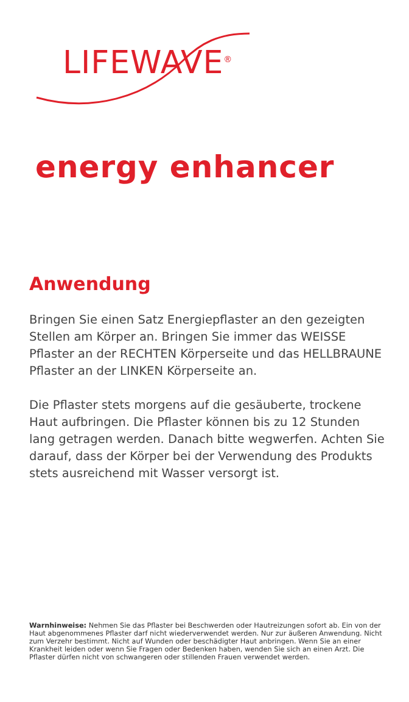LIFEWAVE<sup>®</sup>
energy enhancer
Anwendung
Bringen Sie einen Satz Energiepflaster an den gezeigten Stellen am Körper an. Bringen Sie immer das WEISSE Pflaster an der RECHTEN Körperseite und das HELLBRAUNE Pflaster an der LINKEN Körperseite an.
Die Pflaster stets morgens auf die gesäuberte, trockene Haut aufbringen. Die Pflaster können bis zu 12 Stunden lang getragen werden. Danach bitte wegwerfen. Achten Sie darauf, dass der Körper bei der Verwendung des Produkts stets ausreichend mit Wasser versorgt ist.
Warnhinweise: Nehmen Sie das Pflaster bei Beschwerden oder Hautreizungen sofort ab. Ein von der Haut abgenommenes Pflaster darf nicht wiederverwendet werden. Nur zur äußeren Anwendung. Nicht zum Verzehr bestimmt. Nicht auf Wunden oder beschädigter Haut anbringen. Wenn Sie an einer Krankheit leiden oder wenn Sie Fragen oder Bedenken haben, wenden Sie sich an einen Arzt. Die Pflaster dürfen nicht von schwangeren oder stillenden Frauen verwendet werden.